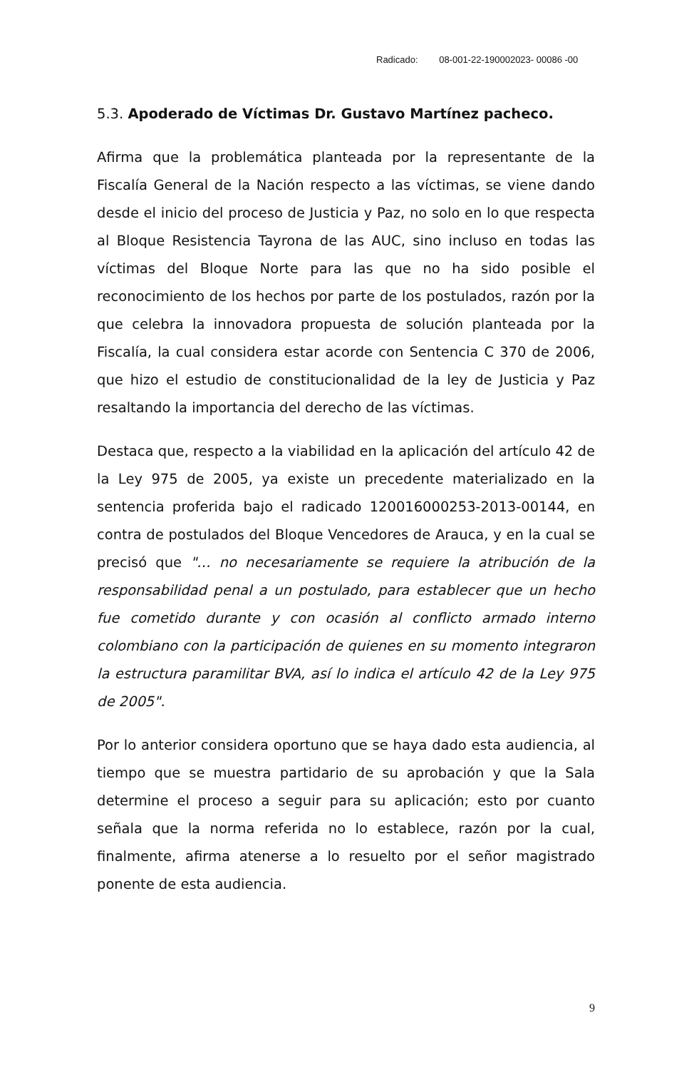Radicado: 08-001-22-190002023- 00086 -00
5.3. Apoderado de Víctimas Dr. Gustavo Martínez pacheco.
Afirma que la problemática planteada por la representante de la Fiscalía General de la Nación respecto a las víctimas, se viene dando desde el inicio del proceso de Justicia y Paz, no solo en lo que respecta al Bloque Resistencia Tayrona de las AUC, sino incluso en todas las víctimas del Bloque Norte para las que no ha sido posible el reconocimiento de los hechos por parte de los postulados, razón por la que celebra la innovadora propuesta de solución planteada por la Fiscalía, la cual considera estar acorde con Sentencia C 370 de 2006, que hizo el estudio de constitucionalidad de la ley de Justicia y Paz resaltando la importancia del derecho de las víctimas.
Destaca que, respecto a la viabilidad en la aplicación del artículo 42 de la Ley 975 de 2005, ya existe un precedente materializado en la sentencia proferida bajo el radicado 120016000253-2013-00144, en contra de postulados del Bloque Vencedores de Arauca, y en la cual se precisó que "… no necesariamente se requiere la atribución de la responsabilidad penal a un postulado, para establecer que un hecho fue cometido durante y con ocasión al conflicto armado interno colombiano con la participación de quienes en su momento integraron la estructura paramilitar BVA, así lo indica el artículo 42 de la Ley 975 de 2005".
Por lo anterior considera oportuno que se haya dado esta audiencia, al tiempo que se muestra partidario de su aprobación y que la Sala determine el proceso a seguir para su aplicación; esto por cuanto señala que la norma referida no lo establece, razón por la cual, finalmente, afirma atenerse a lo resuelto por el señor magistrado ponente de esta audiencia.
9